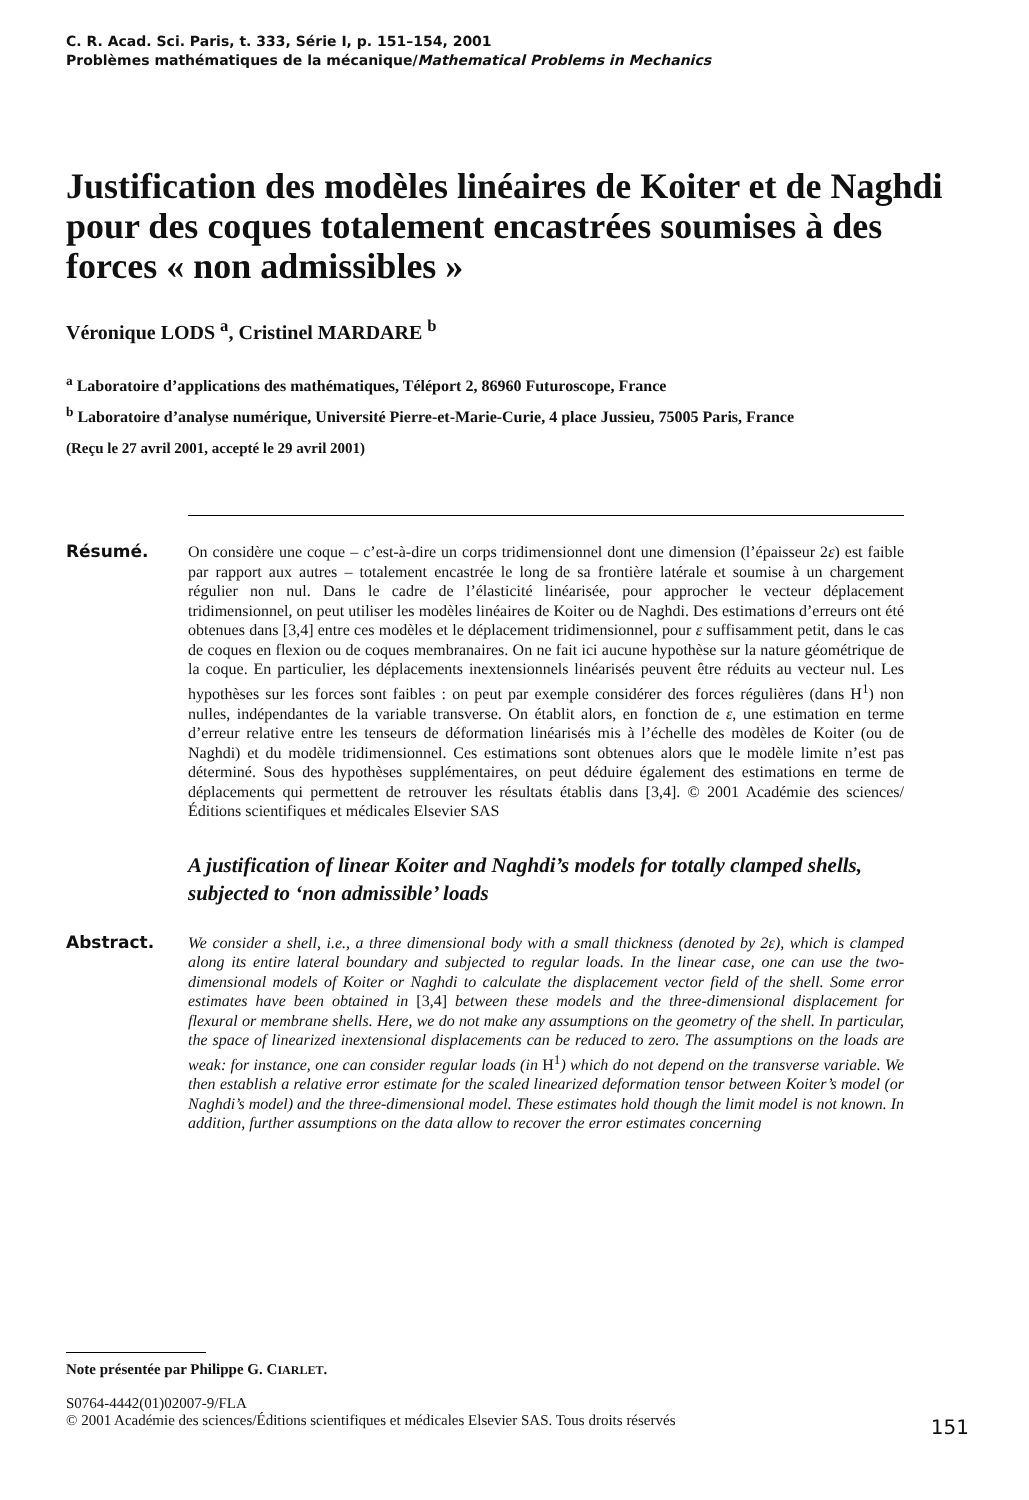C. R. Acad. Sci. Paris, t. 333, Série I, p. 151–154, 2001
Problèmes mathématiques de la mécanique/Mathematical Problems in Mechanics
Justification des modèles linéaires de Koiter et de Naghdi pour des coques totalement encastrées soumises à des forces « non admissibles »
Véronique LODS <sup>a</sup>, Cristinel MARDARE <sup>b</sup>
<sup>a</sup> Laboratoire d’applications des mathématiques, Téléport 2, 86960 Futuroscope, France
<sup>b</sup> Laboratoire d’analyse numérique, Université Pierre-et-Marie-Curie, 4 place Jussieu, 75005 Paris, France
(Reçu le 27 avril 2001, accepté le 29 avril 2001)
Résumé. On considère une coque – c’est-à-dire un corps tridimensionnel dont une dimension (l’épaisseur 2ε) est faible par rapport aux autres – totalement encastrée le long de sa frontière latérale et soumise à un chargement régulier non nul. Dans le cadre de l’élasticité linéarisée, pour approcher le vecteur déplacement tridimensionnel, on peut utiliser les modèles linéaires de Koiter ou de Naghdi. Des estimations d’erreurs ont été obtenues dans [3,4] entre ces modèles et le déplacement tridimensionnel, pour ε suffisamment petit, dans le cas de coques en flexion ou de coques membranaires. On ne fait ici aucune hypothèse sur la nature géométrique de la coque. En particulier, les déplacements inextensionnels linéarisés peuvent être réduits au vecteur nul. Les hypothèses sur les forces sont faibles : on peut par exemple considérer des forces régulières (dans H<sup>1</sup>) non nulles, indépendantes de la variable transverse. On établit alors, en fonction de ε, une estimation en terme d’erreur relative entre les tenseurs de déformation linéarisés mis à l’échelle des modèles de Koiter (ou de Naghdi) et du modèle tridimensionnel. Ces estimations sont obtenues alors que le modèle limite n’est pas déterminé. Sous des hypothèses supplémentaires, on peut déduire également des estimations en terme de déplacements qui permettent de retrouver les résultats établis dans [3,4]. © 2001 Académie des sciences/Éditions scientifiques et médicales Elsevier SAS
A justification of linear Koiter and Naghdi’s models for totally clamped shells, subjected to ‘non admissible’ loads
Abstract. We consider a shell, i.e., a three dimensional body with a small thickness (denoted by 2ε), which is clamped along its entire lateral boundary and subjected to regular loads. In the linear case, one can use the two-dimensional models of Koiter or Naghdi to calculate the displacement vector field of the shell. Some error estimates have been obtained in [3,4] between these models and the three-dimensional displacement for flexural or membrane shells. Here, we do not make any assumptions on the geometry of the shell. In particular, the space of linearized inextensional displacements can be reduced to zero. The assumptions on the loads are weak: for instance, one can consider regular loads (in H<sup>1</sup>) which do not depend on the transverse variable. We then establish a relative error estimate for the scaled linearized deformation tensor between Koiter’s model (or Naghdi’s model) and the three-dimensional model. These estimates hold though the limit model is not known. In addition, further assumptions on the data allow to recover the error estimates concerning
Note présentée par Philippe G. CIARLET.
S0764-4442(01)02007-9/FLA
© 2001 Académie des sciences/Éditions scientifiques et médicales Elsevier SAS. Tous droits réservés
151